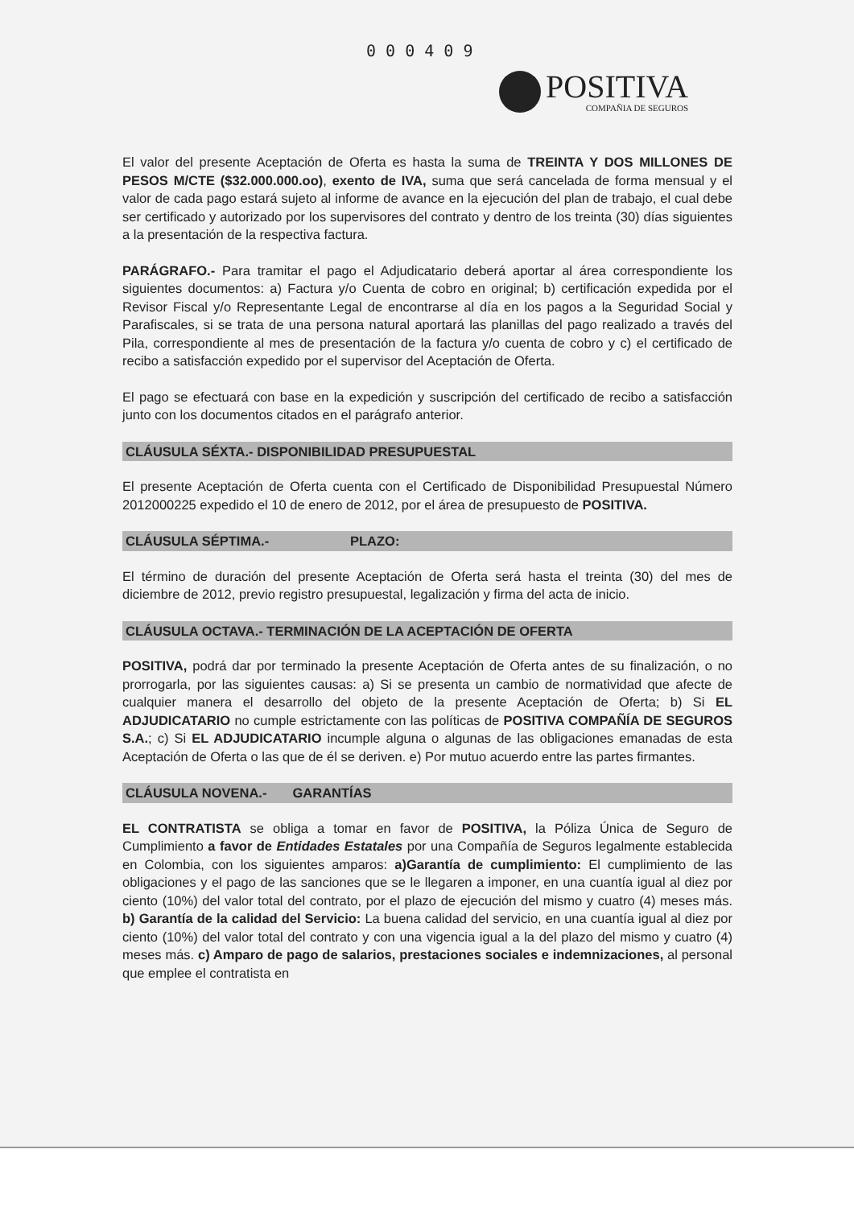0 0 0 4 0 9
POSITIVA
COMPAÑIA DE SEGUROS
El valor del presente Aceptación de Oferta es hasta la suma de TREINTA Y DOS MILLONES DE PESOS M/CTE ($32.000.000.oo), exento de IVA, suma que será cancelada de forma mensual y el valor de cada pago estará sujeto al informe de avance en la ejecución del plan de trabajo, el cual debe ser certificado y autorizado por los supervisores del contrato y dentro de los treinta (30) días siguientes a la presentación de la respectiva factura.
PARÁGRAFO.- Para tramitar el pago el Adjudicatario deberá aportar al área correspondiente los siguientes documentos: a) Factura y/o Cuenta de cobro en original; b) certificación expedida por el Revisor Fiscal y/o Representante Legal de encontrarse al día en los pagos a la Seguridad Social y Parafiscales, si se trata de una persona natural aportará las planillas del pago realizado a través del Pila, correspondiente al mes de presentación de la factura y/o cuenta de cobro y c) el certificado de recibo a satisfacción expedido por el supervisor del Aceptación de Oferta.
El pago se efectuará con base en la expedición y suscripción del certificado de recibo a satisfacción junto con los documentos citados en el parágrafo anterior.
CLÁUSULA SÉXTA.- DISPONIBILIDAD PRESUPUESTAL
El presente Aceptación de Oferta cuenta con el Certificado de Disponibilidad Presupuestal Número 2012000225 expedido el 10 de enero de 2012, por el área de presupuesto de POSITIVA.
CLÁUSULA SÉPTIMA.- PLAZO:
El término de duración del presente Aceptación de Oferta será hasta el treinta (30) del mes de diciembre de 2012, previo registro presupuestal, legalización y firma del acta de inicio.
CLÁUSULA OCTAVA.- TERMINACIÓN DE LA ACEPTACIÓN DE OFERTA
POSITIVA, podrá dar por terminado la presente Aceptación de Oferta antes de su finalización, o no prorrogarla, por las siguientes causas: a) Si se presenta un cambio de normatividad que afecte de cualquier manera el desarrollo del objeto de la presente Aceptación de Oferta; b) Si EL ADJUDICATARIO no cumple estrictamente con las políticas de POSITIVA COMPAÑÍA DE SEGUROS S.A.; c) Si EL ADJUDICATARIO incumple alguna o algunas de las obligaciones emanadas de esta Aceptación de Oferta o las que de él se deriven. e) Por mutuo acuerdo entre las partes firmantes.
CLÁUSULA NOVENA.- GARANTÍAS
EL CONTRATISTA se obliga a tomar en favor de POSITIVA, la Póliza Única de Seguro de Cumplimiento a favor de Entidades Estatales por una Compañía de Seguros legalmente establecida en Colombia, con los siguientes amparos: a)Garantía de cumplimiento: El cumplimiento de las obligaciones y el pago de las sanciones que se le llegaren a imponer, en una cuantía igual al diez por ciento (10%) del valor total del contrato, por el plazo de ejecución del mismo y cuatro (4) meses más. b) Garantía de la calidad del Servicio: La buena calidad del servicio, en una cuantía igual al diez por ciento (10%) del valor total del contrato y con una vigencia igual a la del plazo del mismo y cuatro (4) meses más. c) Amparo de pago de salarios, prestaciones sociales e indemnizaciones, al personal que emplee el contratista en